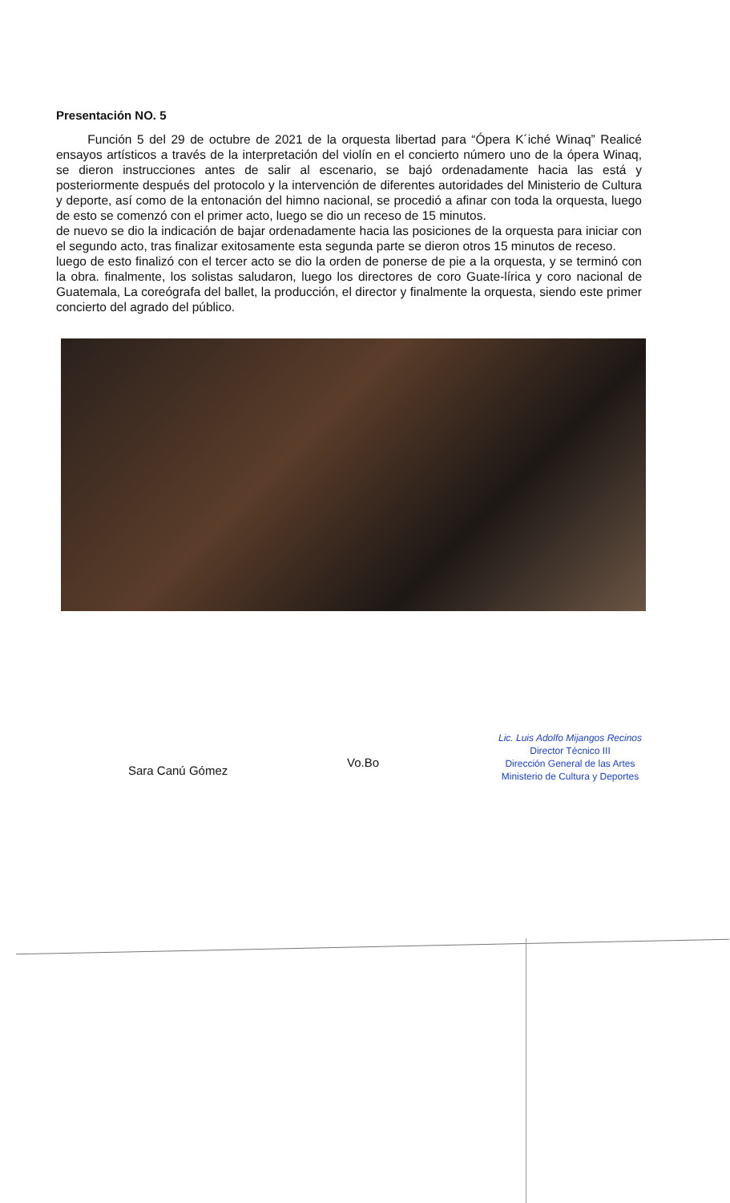Presentación NO. 5
Función 5 del 29 de octubre de 2021 de la orquesta libertad para “Ópera K´iché Winaq” Realicé ensayos artísticos a través de la interpretación del violín en el concierto número uno de la ópera Winaq, se dieron instrucciones antes de salir al escenario, se bajó ordenadamente hacia las está y posteriormente después del protocolo y la intervención de diferentes autoridades del Ministerio de Cultura y deporte, así como de la entonación del himno nacional, se procedió a afinar con toda la orquesta, luego de esto se comenzó con el primer acto, luego se dio un receso de 15 minutos.
de nuevo se dio la indicación de bajar ordenadamente hacia las posiciones de la orquesta para iniciar con el segundo acto, tras finalizar exitosamente esta segunda parte se dieron otros 15 minutos de receso.
luego de esto finalizó con el tercer acto se dio la orden de ponerse de pie a la orquesta, y se terminó con la obra. finalmente, los solistas saludaron, luego los directores de coro Guate-lírica y coro nacional de Guatemala, La coreógrafa del ballet, la producción, el director y finalmente la orquesta, siendo este primer concierto del agrado del público.
Sara Canú Gómez
Vo.Bo
Lic. Luis Adolfo Mijangos Recinos
Director Técnico III
Dirección General de las Artes
Ministerio de Cultura y Deportes